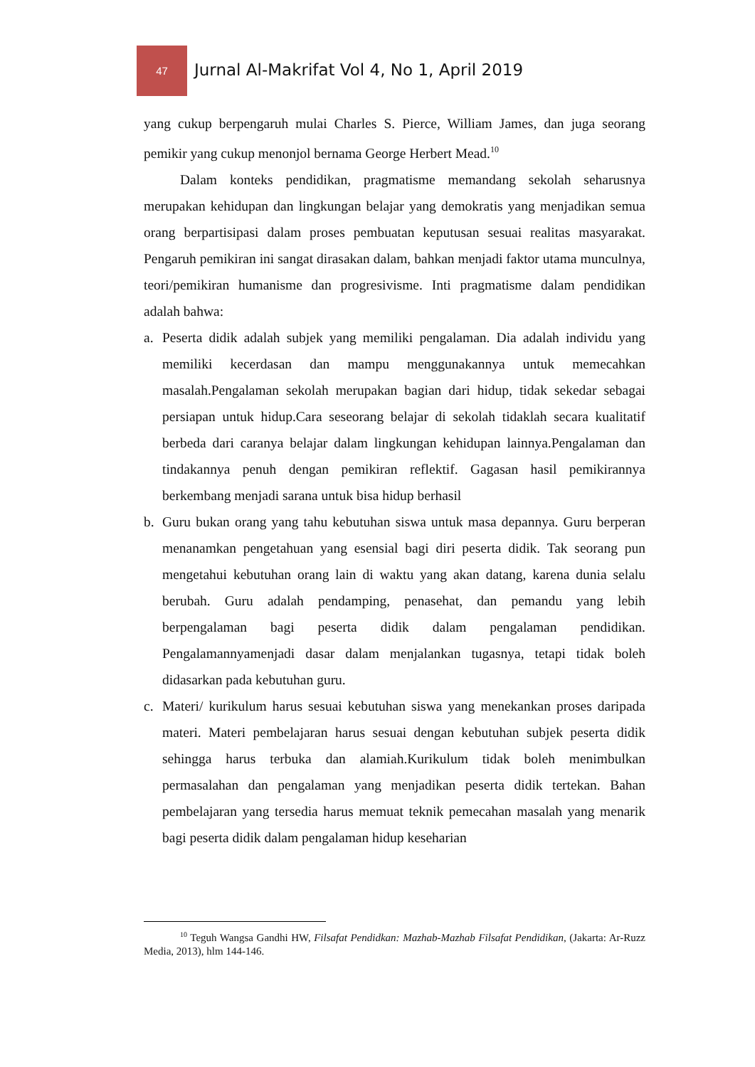47
Jurnal Al-Makrifat Vol 4, No 1, April 2019
yang cukup berpengaruh mulai Charles S. Pierce, William James, dan juga seorang pemikir yang cukup menonjol bernama George Herbert Mead.<sup>10</sup>
Dalam konteks pendidikan, pragmatisme memandang sekolah seharusnya merupakan kehidupan dan lingkungan belajar yang demokratis yang menjadikan semua orang berpartisipasi dalam proses pembuatan keputusan sesuai realitas masyarakat. Pengaruh pemikiran ini sangat dirasakan dalam, bahkan menjadi faktor utama munculnya, teori/pemikiran humanisme dan progresivisme. Inti pragmatisme dalam pendidikan adalah bahwa:
a. Peserta didik adalah subjek yang memiliki pengalaman. Dia adalah individu yang memiliki kecerdasan dan mampu menggunakannya untuk memecahkan masalah.Pengalaman sekolah merupakan bagian dari hidup, tidak sekedar sebagai persiapan untuk hidup.Cara seseorang belajar di sekolah tidaklah secara kualitatif berbeda dari caranya belajar dalam lingkungan kehidupan lainnya.Pengalaman dan tindakannya penuh dengan pemikiran reflektif. Gagasan hasil pemikirannya berkembang menjadi sarana untuk bisa hidup berhasil
b. Guru bukan orang yang tahu kebutuhan siswa untuk masa depannya. Guru berperan menanamkan pengetahuan yang esensial bagi diri peserta didik. Tak seorang pun mengetahui kebutuhan orang lain di waktu yang akan datang, karena dunia selalu berubah. Guru adalah pendamping, penasehat, dan pemandu yang lebih berpengalaman bagi peserta didik dalam pengalaman pendidikan. Pengalamannyamenjadi dasar dalam menjalankan tugasnya, tetapi tidak boleh didasarkan pada kebutuhan guru.
c. Materi/ kurikulum harus sesuai kebutuhan siswa yang menekankan proses daripada materi. Materi pembelajaran harus sesuai dengan kebutuhan subjek peserta didik sehingga harus terbuka dan alamiah.Kurikulum tidak boleh menimbulkan permasalahan dan pengalaman yang menjadikan peserta didik tertekan. Bahan pembelajaran yang tersedia harus memuat teknik pemecahan masalah yang menarik bagi peserta didik dalam pengalaman hidup keseharian
<sup>10</sup> Teguh Wangsa Gandhi HW, Filsafat Pendidkan: Mazhab-Mazhab Filsafat Pendidikan, (Jakarta: Ar-Ruzz Media, 2013), hlm 144-146.